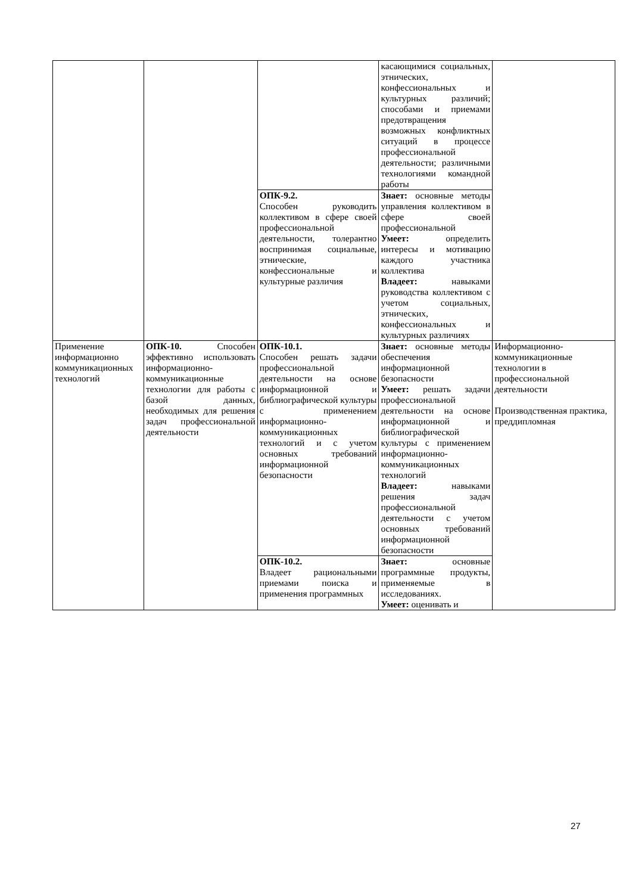| | | | касающимися социальных, этнических, конфессиональных и культурных различий; способами и приемами предотвращения возможных конфликтных ситуаций в процессе профессиональной деятельности; различными технологиями командной работы | |
| | | ОПК-9.2. Способен руководить коллективом в сфере своей профессиональной деятельности, толерантно воспринимая социальные, этнические, конфессиональные и культурные различия | Знает: основные методы управления коллективом в сфере своей профессиональной Умеет: определить интересы и мотивацию каждого участника коллектива Владеет: навыками руководства коллективом с учетом социальных, этнических, конфессиональных и культурных различиях | |
| Применение информационно коммуникационных технологий | ОПК-10. Способен эффективно использовать информационно-коммуникационные технологии для работы с базой данных, необходимых для решения задач профессиональной деятельности | ОПК-10.1. Способен решать задачи профессиональной деятельности на основе информационной и библиографической культуры с применением информационно-коммуникационных технологий и с учетом основных требований информационной безопасности | Знает: основные методы обеспечения информационной безопасности Умеет: решать задачи профессиональной деятельности на основе информационной и библиографической культуры с применением информационно-коммуникационных технологий Владеет: навыками решения задач профессиональной деятельности с учетом основных требований информационной безопасности | Информационно-коммуникационные технологии в профессиональной деятельности Производственная практика, преддипломная |
| | | ОПК-10.2. Владеет рациональными приемами поиска и применения программных | Знает: основные программные продукты, применяемые в исследованиях. Умеет: оценивать и | |
27